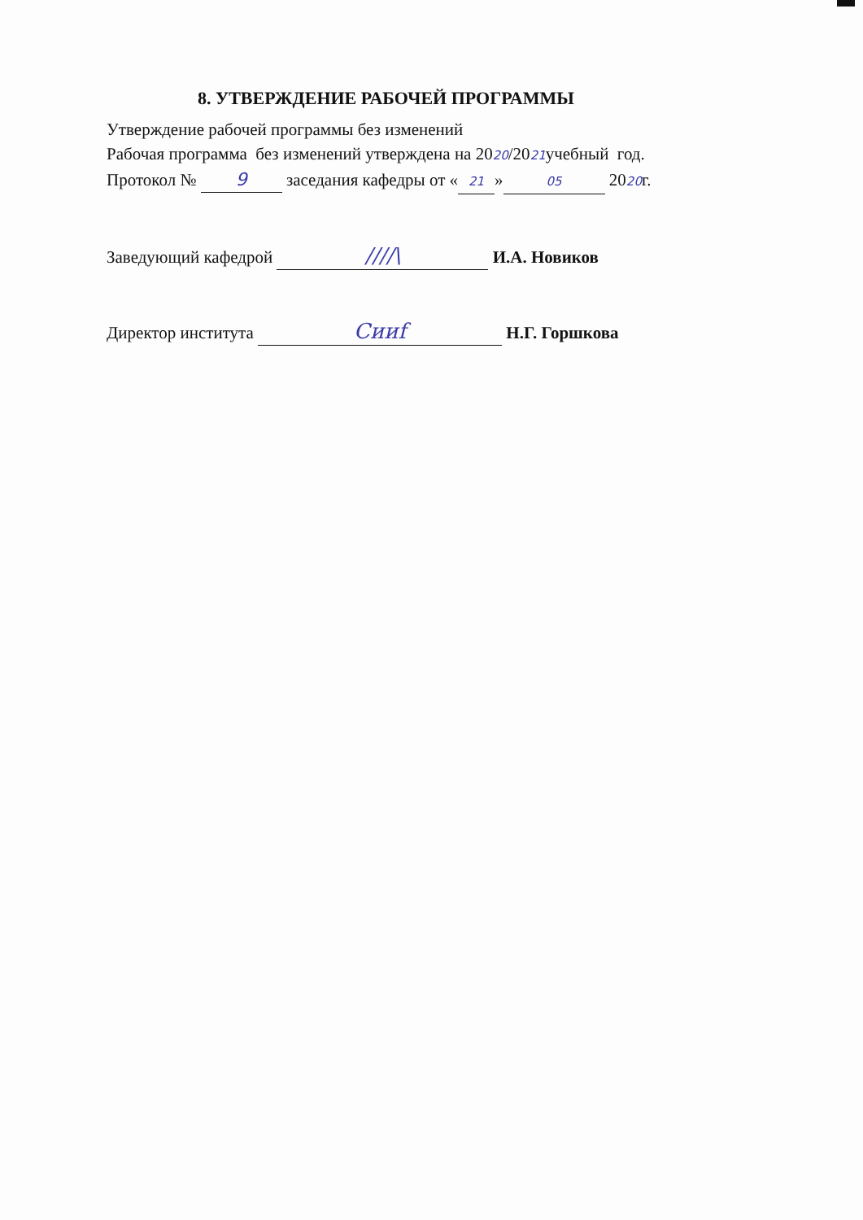8. УТВЕРЖДЕНИЕ РАБОЧЕЙ ПРОГРАММЫ
Утверждение рабочей программы без изменений
Рабочая программа без изменений утверждена на 2020/2021учебный год.
Протокол № 9 заседания кафедры от « 21 » 05 2020г.
Заведующий кафедрой ////\ И.А. Новиков
Директор института Сииf Н.Г. Горшкова